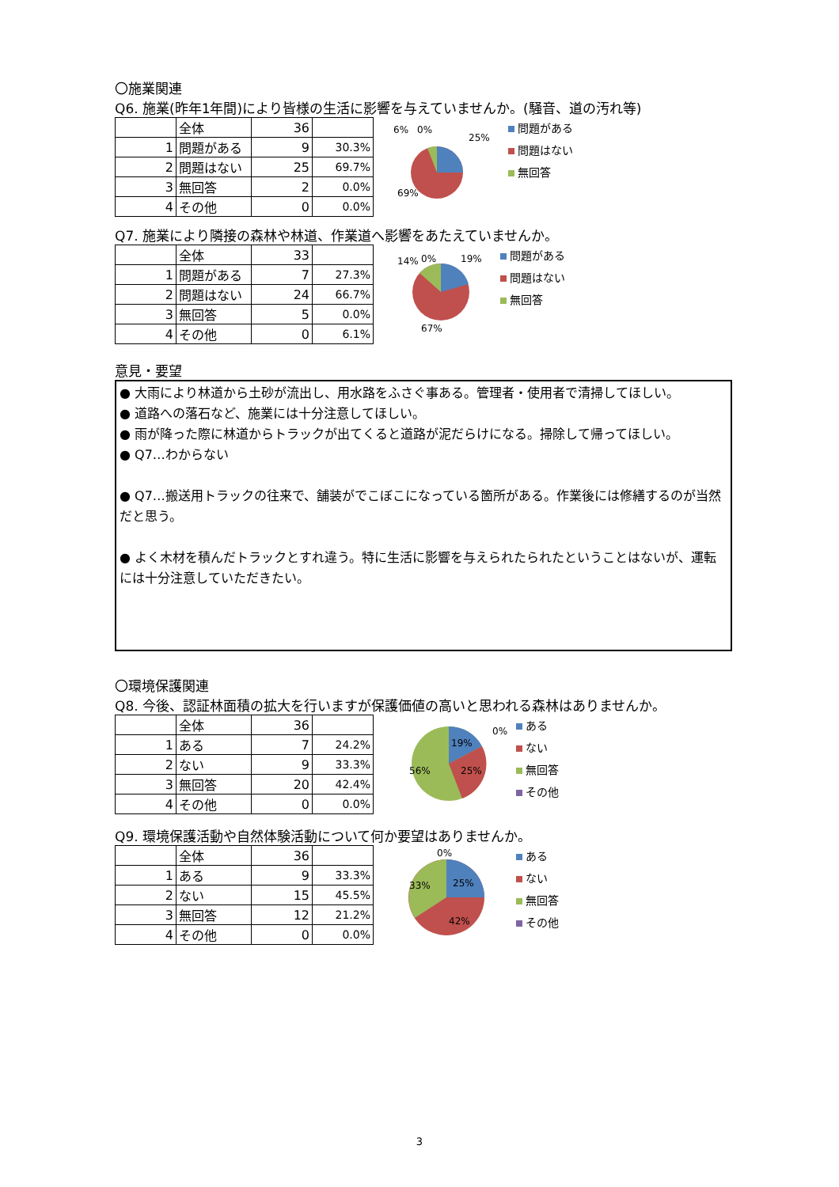〇施業関連
Q6. 施業(昨年1年間)により皆様の生活に影響を与えていませんか。(騒音、道の汚れ等)
| | 全体 | 36 | |
| 1 | 問題がある | 9 | 30.3% |
| 2 | 問題はない | 25 | 69.7% |
| 3 | 無回答 | 2 | 0.0% |
| 4 | その他 | 0 | 0.0% |
6%
0%
25%
69%
問題がある
問題はない
無回答
Q7. 施業により隣接の森林や林道、作業道へ影響をあたえていませんか。
| | 全体 | 33 | |
| 1 | 問題がある | 7 | 27.3% |
| 2 | 問題はない | 24 | 66.7% |
| 3 | 無回答 | 5 | 0.0% |
| 4 | その他 | 0 | 6.1% |
14%
0%
19%
67%
問題がある
問題はない
無回答
意見・要望
● 大雨により林道から土砂が流出し、用水路をふさぐ事ある。管理者・使用者で清掃してほしい。
● 道路への落石など、施業には十分注意してほしい。
● 雨が降った際に林道からトラックが出てくると道路が泥だらけになる。掃除して帰ってほしい。
● Q7…わからない
● Q7…搬送用トラックの往来で、舗装がでこぼこになっている箇所がある。作業後には修繕するのが当然だと思う。
● よく木材を積んだトラックとすれ違う。特に生活に影響を与えられたられたということはないが、運転には十分注意していただきたい。
〇環境保護関連
Q8. 今後、認証林面積の拡大を行いますが保護価値の高いと思われる森林はありませんか。
| | 全体 | 36 | |
| 1 | ある | 7 | 24.2% |
| 2 | ない | 9 | 33.3% |
| 3 | 無回答 | 20 | 42.4% |
| 4 | その他 | 0 | 0.0% |
0%
19%
25%
56%
ある
ない
無回答
その他
Q9. 環境保護活動や自然体験活動について何か要望はありませんか。
| | 全体 | 36 | |
| 1 | ある | 9 | 33.3% |
| 2 | ない | 15 | 45.5% |
| 3 | 無回答 | 12 | 21.2% |
| 4 | その他 | 0 | 0.0% |
0%
33%
25%
42%
ある
ない
無回答
その他
3